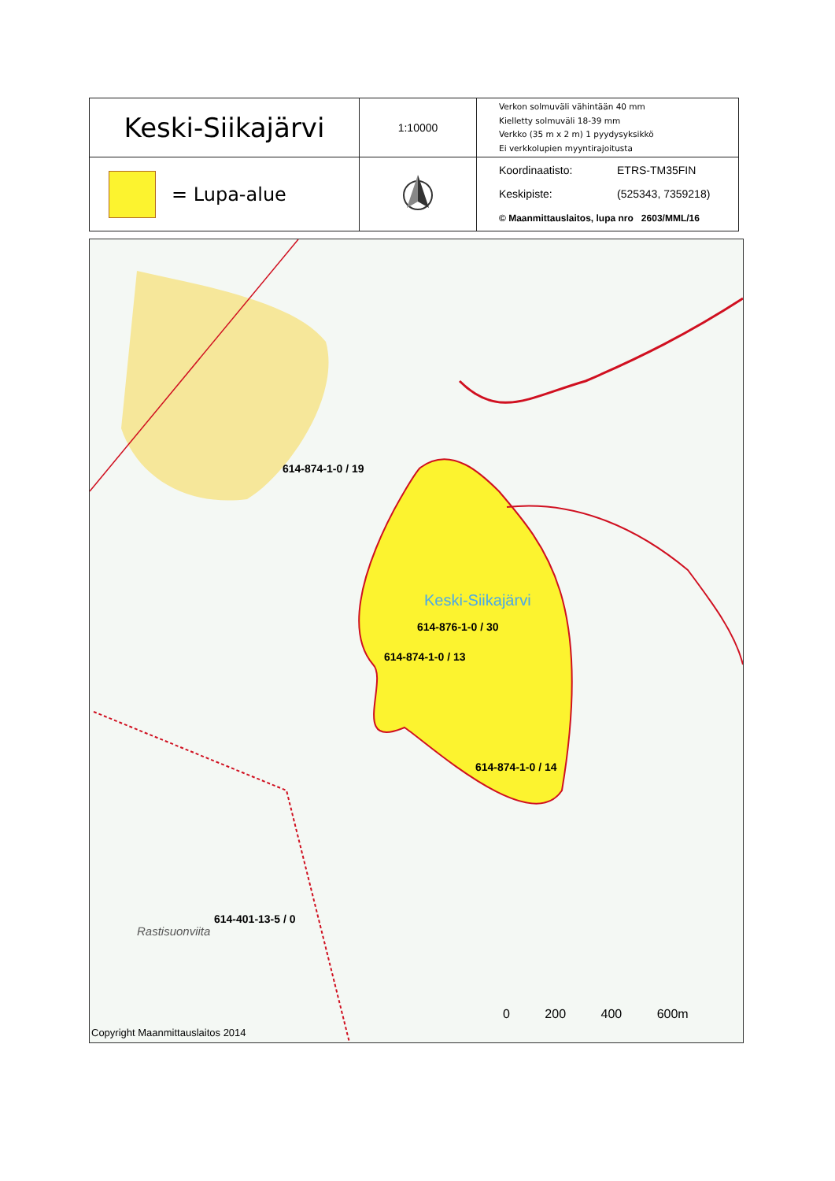| Keski-Siikajärvi | 1:10000 | Verkon solmuväli vähintään 40 mm Kielletty solmuväli 18-39 mm Verkko (35 m x 2 m) 1 pyydysyksikkö Ei verkkolupien myyntirajoitusta |
| = Lupa-alue | | Koordinaatisto: ETRS-TM35FIN Keskipiste: (525343, 7359218) © Maanmittauslaitos, lupa nro 2603/MML/16 |
614-874-1-0 / 19
Keski-Siikajärvi
614-876-1-0 / 30
614-874-1-0 / 13
614-874-1-0 / 14
614-401-13-5 / 0
Rastisuonviita
0 200 400 600m
Copyright Maanmittauslaitos 2014